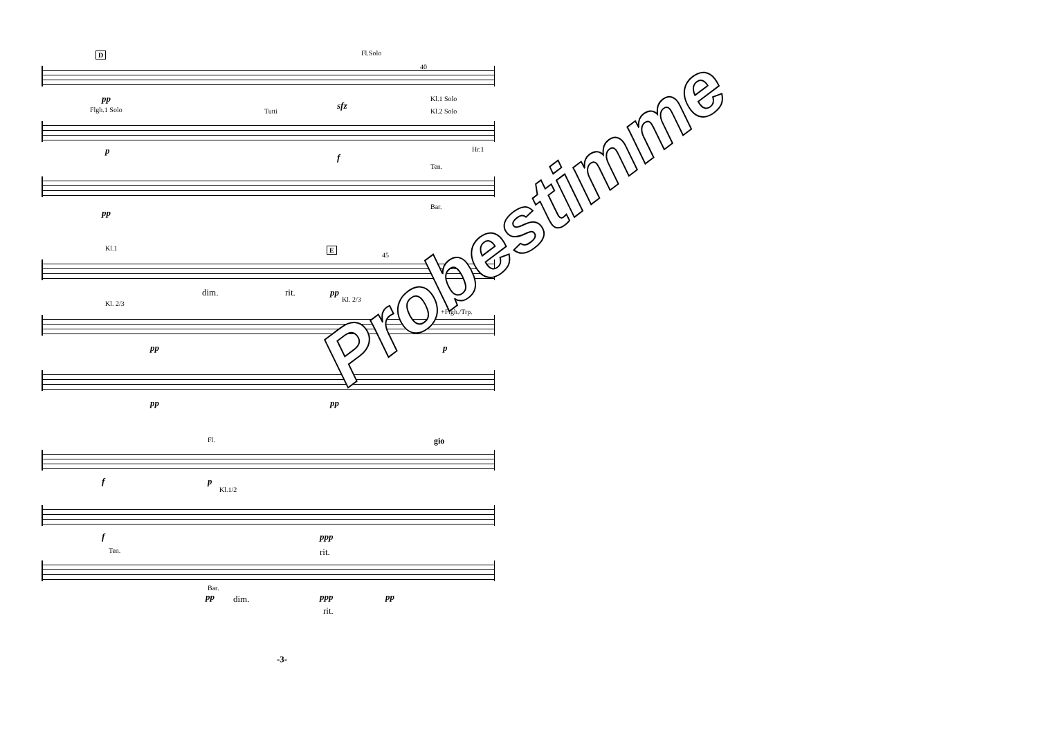D Fl.Solo
40
pp
sfz
Kl.1 Solo
Flgh.1 Solo Tutti Kl.2 Solo
p
f
Ten.
Hr.1
pp
Bar.
Kl.1 E
45
dim. rit. pp
Kl. 2/3
Kl. 2/3
+Flgh./Trp.
pp p
pp pp
Fl.
f p
Kl.1/2
gio
f ppp
rit.
Ten.
Bar.
pp dim. ppp
rit.
pp
-3-
Probestimme